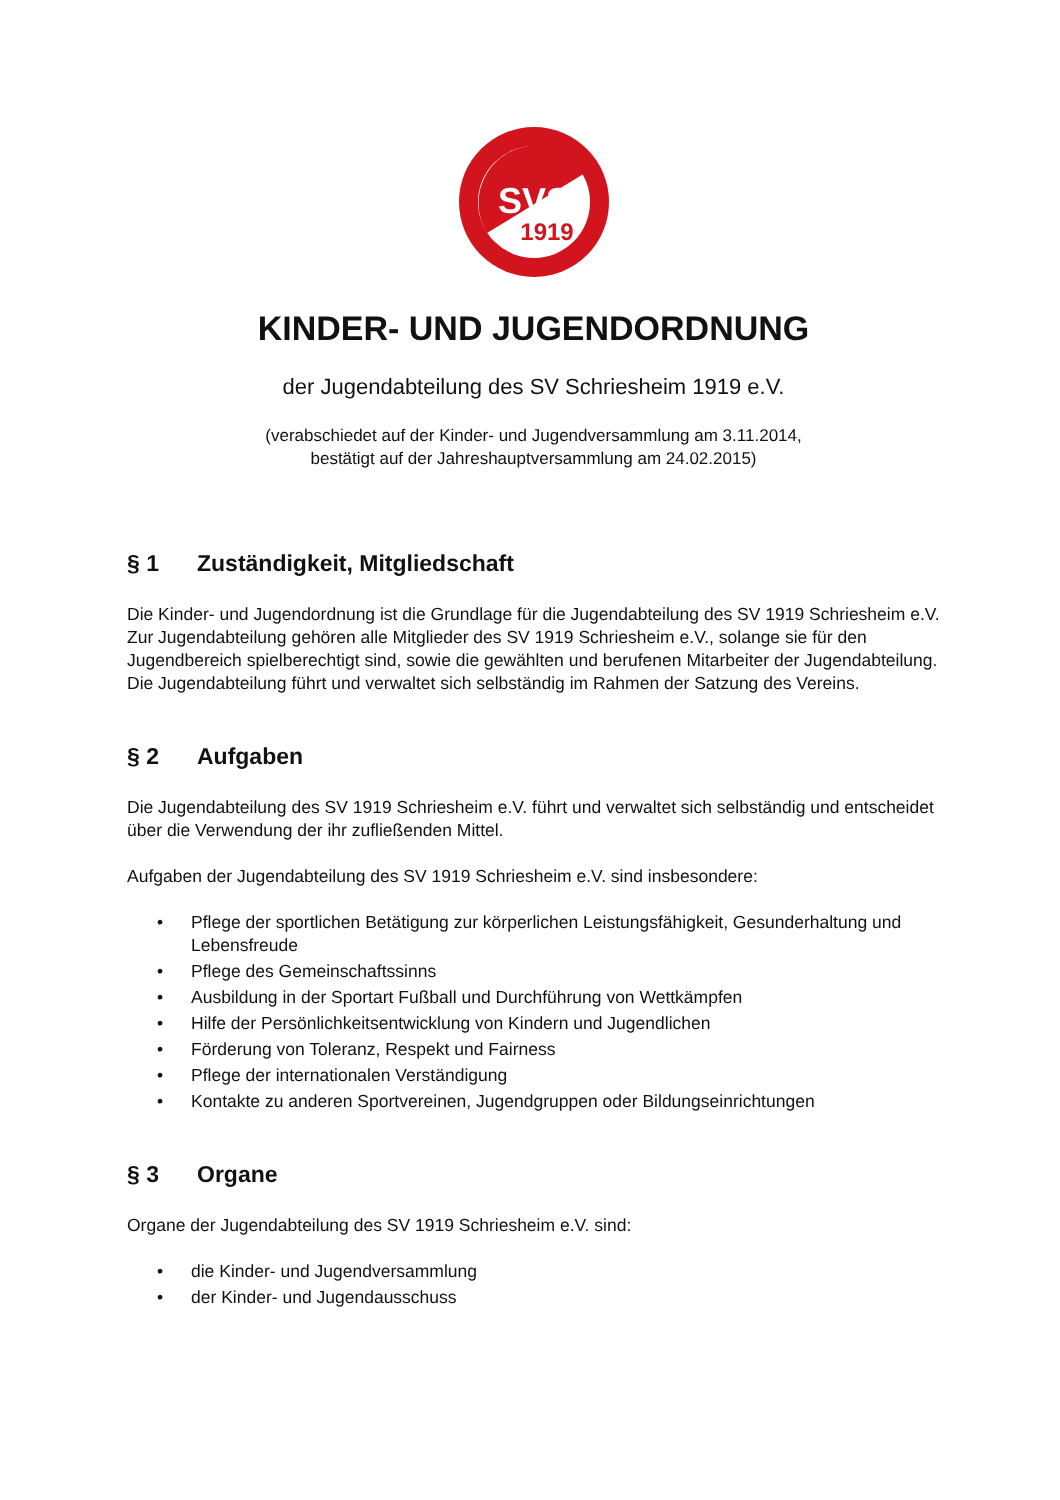SVS
1919
KINDER- UND JUGENDORDNUNG
der Jugendabteilung des SV Schriesheim 1919 e.V.
(verabschiedet auf der Kinder- und Jugendversammlung am 3.11.2014,
bestätigt auf der Jahreshauptversammlung am 24.02.2015)
§ 1 Zuständigkeit, Mitgliedschaft
Die Kinder- und Jugendordnung ist die Grundlage für die Jugendabteilung des SV 1919 Schriesheim e.V. Zur Jugendabteilung gehören alle Mitglieder des SV 1919 Schriesheim e.V., solange sie für den Jugendbereich spielberechtigt sind, sowie die gewählten und berufenen Mitarbeiter der Jugendabteilung. Die Jugendabteilung führt und verwaltet sich selbständig im Rahmen der Satzung des Vereins.
§ 2 Aufgaben
Die Jugendabteilung des SV 1919 Schriesheim e.V. führt und verwaltet sich selbständig und entscheidet über die Verwendung der ihr zufließenden Mittel.
Aufgaben der Jugendabteilung des SV 1919 Schriesheim e.V. sind insbesondere:
• Pflege der sportlichen Betätigung zur körperlichen Leistungsfähigkeit, Gesunderhaltung und Lebensfreude
• Pflege des Gemeinschaftssinns
• Ausbildung in der Sportart Fußball und Durchführung von Wettkämpfen
• Hilfe der Persönlichkeitsentwicklung von Kindern und Jugendlichen
• Förderung von Toleranz, Respekt und Fairness
• Pflege der internationalen Verständigung
• Kontakte zu anderen Sportvereinen, Jugendgruppen oder Bildungseinrichtungen
§ 3 Organe
Organe der Jugendabteilung des SV 1919 Schriesheim e.V. sind:
• die Kinder- und Jugendversammlung
• der Kinder- und Jugendausschuss